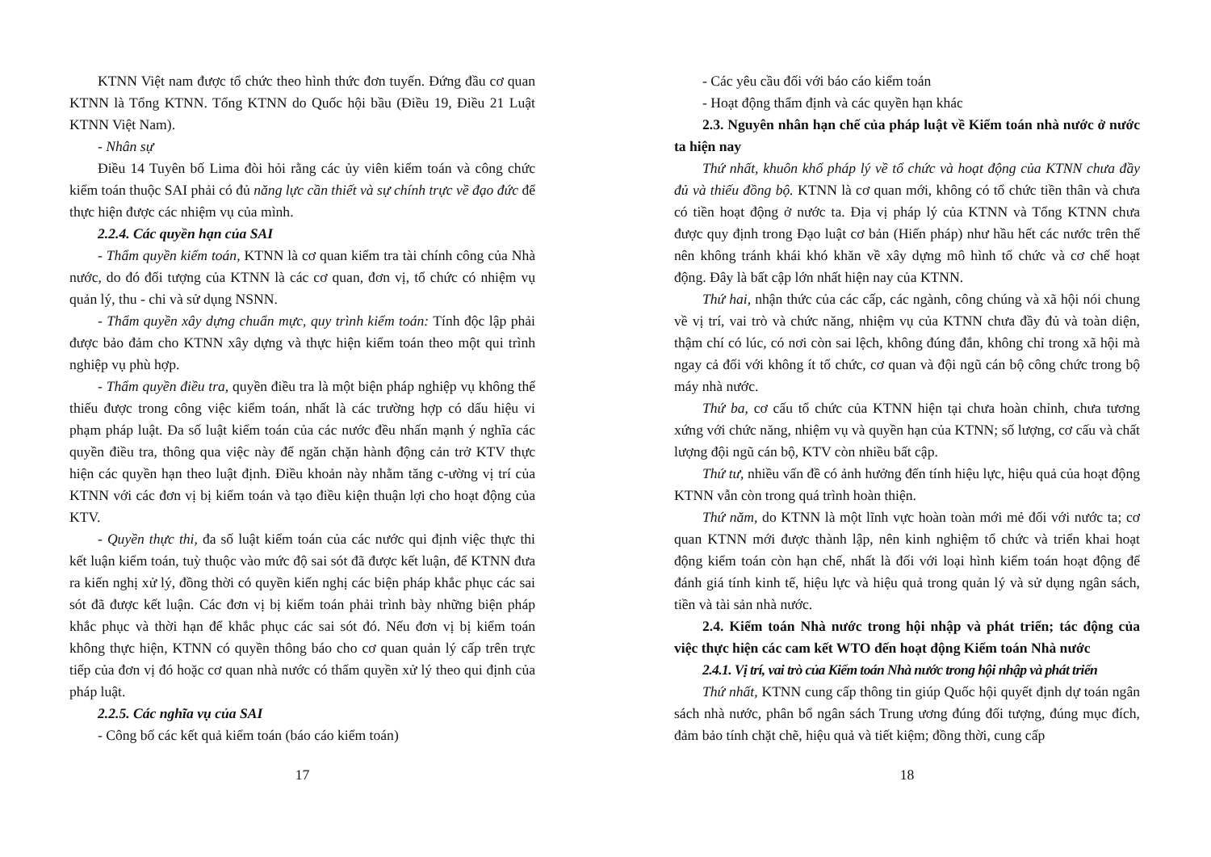KTNN Việt nam được tổ chức theo hình thức đơn tuyến. Đứng đầu cơ quan KTNN là Tổng KTNN. Tổng KTNN do Quốc hội bầu (Điều 19, Điều 21 Luật KTNN Việt Nam).
- Nhân sự
Điều 14 Tuyên bố Lima đòi hỏi rằng các ủy viên kiểm toán và công chức kiểm toán thuộc SAI phải có đủ năng lực cần thiết và sự chính trực về đạo đức để thực hiện được các nhiệm vụ của mình.
2.2.4. Các quyền hạn của SAI
- Thẩm quyền kiểm toán, KTNN là cơ quan kiểm tra tài chính công của Nhà nước, do đó đối tượng của KTNN là các cơ quan, đơn vị, tổ chức có nhiệm vụ quản lý, thu - chi và sử dụng NSNN.
- Thẩm quyền xây dựng chuẩn mực, quy trình kiểm toán: Tính độc lập phải được bảo đảm cho KTNN xây dựng và thực hiện kiểm toán theo một qui trình nghiệp vụ phù hợp.
- Thẩm quyền điều tra, quyền điều tra là một biện pháp nghiệp vụ không thể thiếu được trong công việc kiểm toán, nhất là các trường hợp có dấu hiệu vi phạm pháp luật. Đa số luật kiểm toán của các nước đều nhấn mạnh ý nghĩa các quyền điều tra, thông qua việc này để ngăn chặn hành động cản trở KTV thực hiện các quyền hạn theo luật định. Điều khoản này nhằm tăng c-ường vị trí của KTNN với các đơn vị bị kiểm toán và tạo điều kiện thuận lợi cho hoạt động của KTV.
- Quyền thực thi, đa số luật kiểm toán của các nước qui định việc thực thi kết luận kiểm toán, tuỳ thuộc vào mức độ sai sót đã được kết luận, để KTNN đưa ra kiến nghị xử lý, đồng thời có quyền kiến nghị các biện pháp khắc phục các sai sót đã được kết luận. Các đơn vị bị kiểm toán phải trình bày những biện pháp khắc phục và thời hạn để khắc phục các sai sót đó. Nếu đơn vị bị kiểm toán không thực hiện, KTNN có quyền thông báo cho cơ quan quản lý cấp trên trực tiếp của đơn vị đó hoặc cơ quan nhà nước có thẩm quyền xử lý theo qui định của pháp luật.
2.2.5. Các nghĩa vụ của SAI
- Công bố các kết quả kiểm toán (báo cáo kiểm toán)
17
- Các yêu cầu đối với báo cáo kiểm toán
- Hoạt động thẩm định và các quyền hạn khác
2.3. Nguyên nhân hạn chế của pháp luật về Kiểm toán nhà nước ở nước ta hiện nay
Thứ nhất, khuôn khổ pháp lý về tổ chức và hoạt động của KTNN chưa đầy đủ và thiếu đồng bộ. KTNN là cơ quan mới, không có tổ chức tiền thân và chưa có tiền hoạt động ở nước ta. Địa vị pháp lý của KTNN và Tổng KTNN chưa được quy định trong Đạo luật cơ bản (Hiến pháp) như hầu hết các nước trên thế nên không tránh khái khó khăn về xây dựng mô hình tổ chức và cơ chế hoạt động. Đây là bất cập lớn nhất hiện nay của KTNN.
Thứ hai, nhận thức của các cấp, các ngành, công chúng và xã hội nói chung về vị trí, vai trò và chức năng, nhiệm vụ của KTNN chưa đầy đủ và toàn diện, thậm chí có lúc, có nơi còn sai lệch, không đúng đắn, không chỉ trong xã hội mà ngay cả đối với không ít tổ chức, cơ quan và đội ngũ cán bộ công chức trong bộ máy nhà nước.
Thứ ba, cơ cấu tổ chức của KTNN hiện tại chưa hoàn chỉnh, chưa tương xứng với chức năng, nhiệm vụ và quyền hạn của KTNN; số lượng, cơ cấu và chất lượng đội ngũ cán bộ, KTV còn nhiều bất cập.
Thứ tư, nhiều vấn đề có ảnh hưởng đến tính hiệu lực, hiệu quả của hoạt động KTNN vẫn còn trong quá trình hoàn thiện.
Thứ năm, do KTNN là một lĩnh vực hoàn toàn mới mẻ đối với nước ta; cơ quan KTNN mới được thành lập, nên kinh nghiệm tổ chức và triển khai hoạt động kiểm toán còn hạn chế, nhất là đối với loại hình kiểm toán hoạt động để đánh giá tính kinh tế, hiệu lực và hiệu quả trong quản lý và sử dụng ngân sách, tiền và tài sản nhà nước.
2.4. Kiểm toán Nhà nước trong hội nhập và phát triển; tác động của việc thực hiện các cam kết WTO đến hoạt động Kiểm toán Nhà nước
2.4.1. Vị trí, vai trò của Kiểm toán Nhà nước trong hội nhập và phát triển
Thứ nhất, KTNN cung cấp thông tin giúp Quốc hội quyết định dự toán ngân sách nhà nước, phân bổ ngân sách Trung ương đúng đối tượng, đúng mục đích, đảm bảo tính chặt chẽ, hiệu quả và tiết kiệm; đồng thời, cung cấp
18